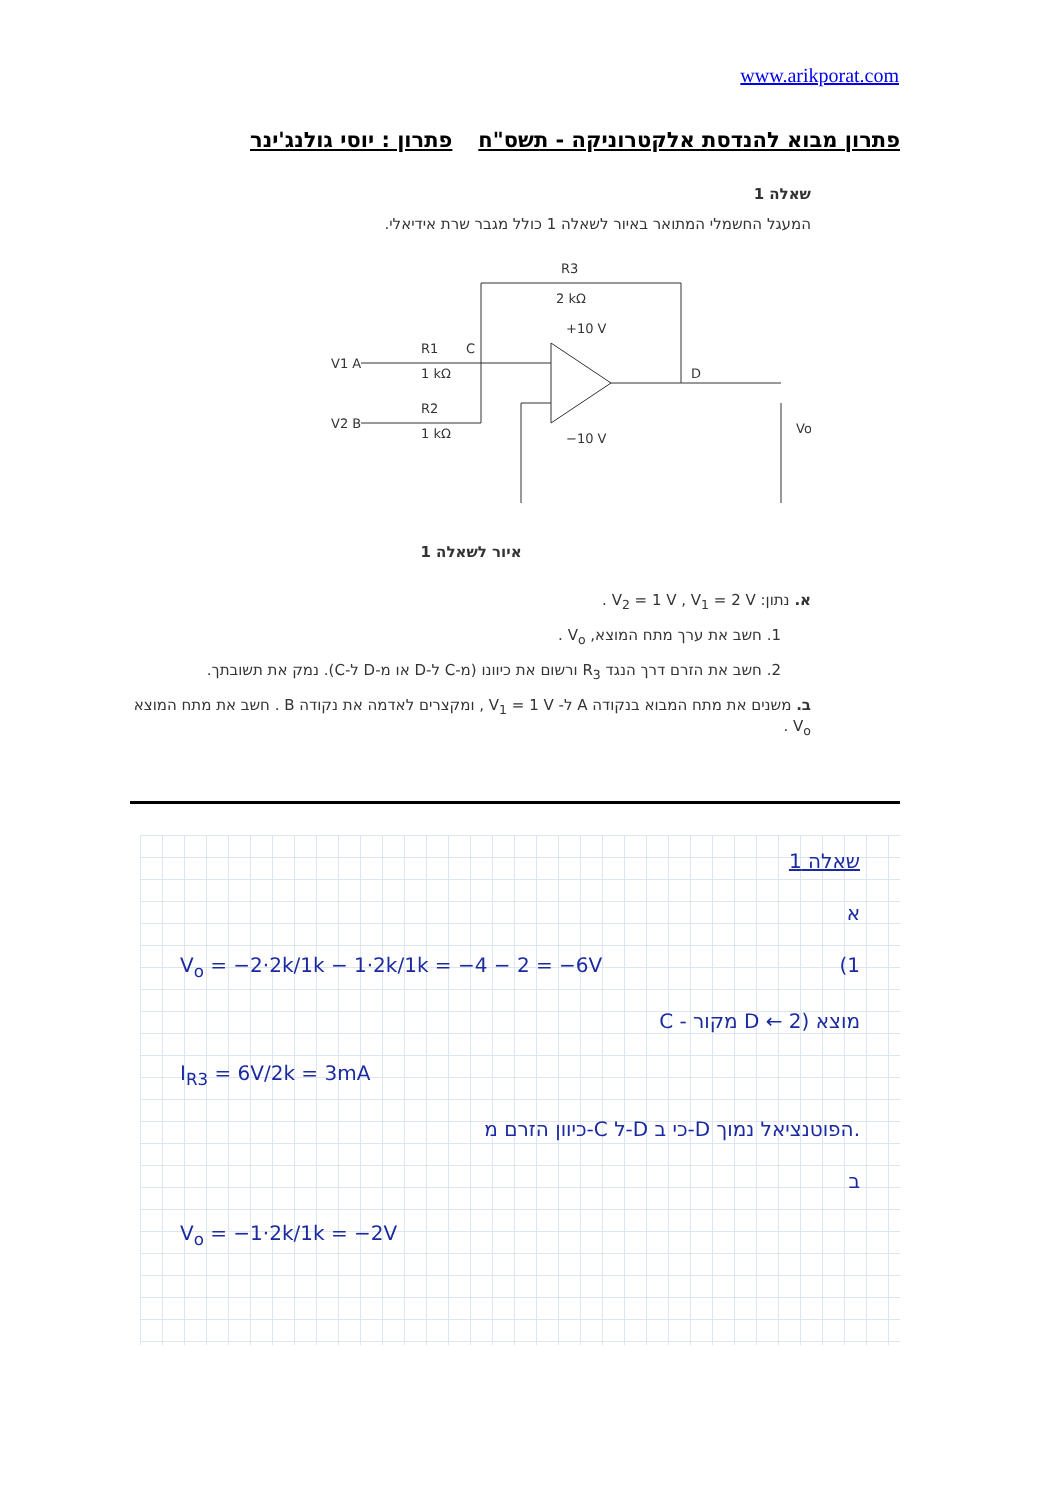www.arikporat.com
פתרון מבוא להנדסת אלקטרוניקה - תשס"ח פתרון : יוסי גולנג'ינר
שאלה 1
המעגל החשמלי המתואר באיור לשאלה 1 כולל מגבר שרת אידיאלי.
R3
2 kΩ
+10 V
−10 V
V1 A
V2 B
R1
1 kΩ
R2
1 kΩ
C
D
Vo
איור לשאלה 1
א. נתון: V<sub>2</sub> = 1 V , V<sub>1</sub> = 2 V .
1. חשב את ערך מתח המוצא, V<sub>o</sub> .
2. חשב את הזרם דרך הנגד R<sub>3</sub> ורשום את כיוונו (מ-C ל-D או מ-D ל-C). נמק את תשובתך.
ב. משנים את מתח המבוא בנקודה A ל- V<sub>1</sub> = 1 V , ומקצרים לאדמה את נקודה B . חשב את מתח המוצא V<sub>o</sub> .
שאלה 1
א
V<sub>o</sub> = −2·2k/1k − 1·2k/1k = −4 − 2 = −6V (1
C - מקור D ← מוצא (2
I<sub>R3</sub> = 6V/2k = 3mA
כיוון הזרם מ-C ל-D כי ב-D הפוטנציאל נמוך.
ב
V<sub>o</sub> = −1·2k/1k = −2V